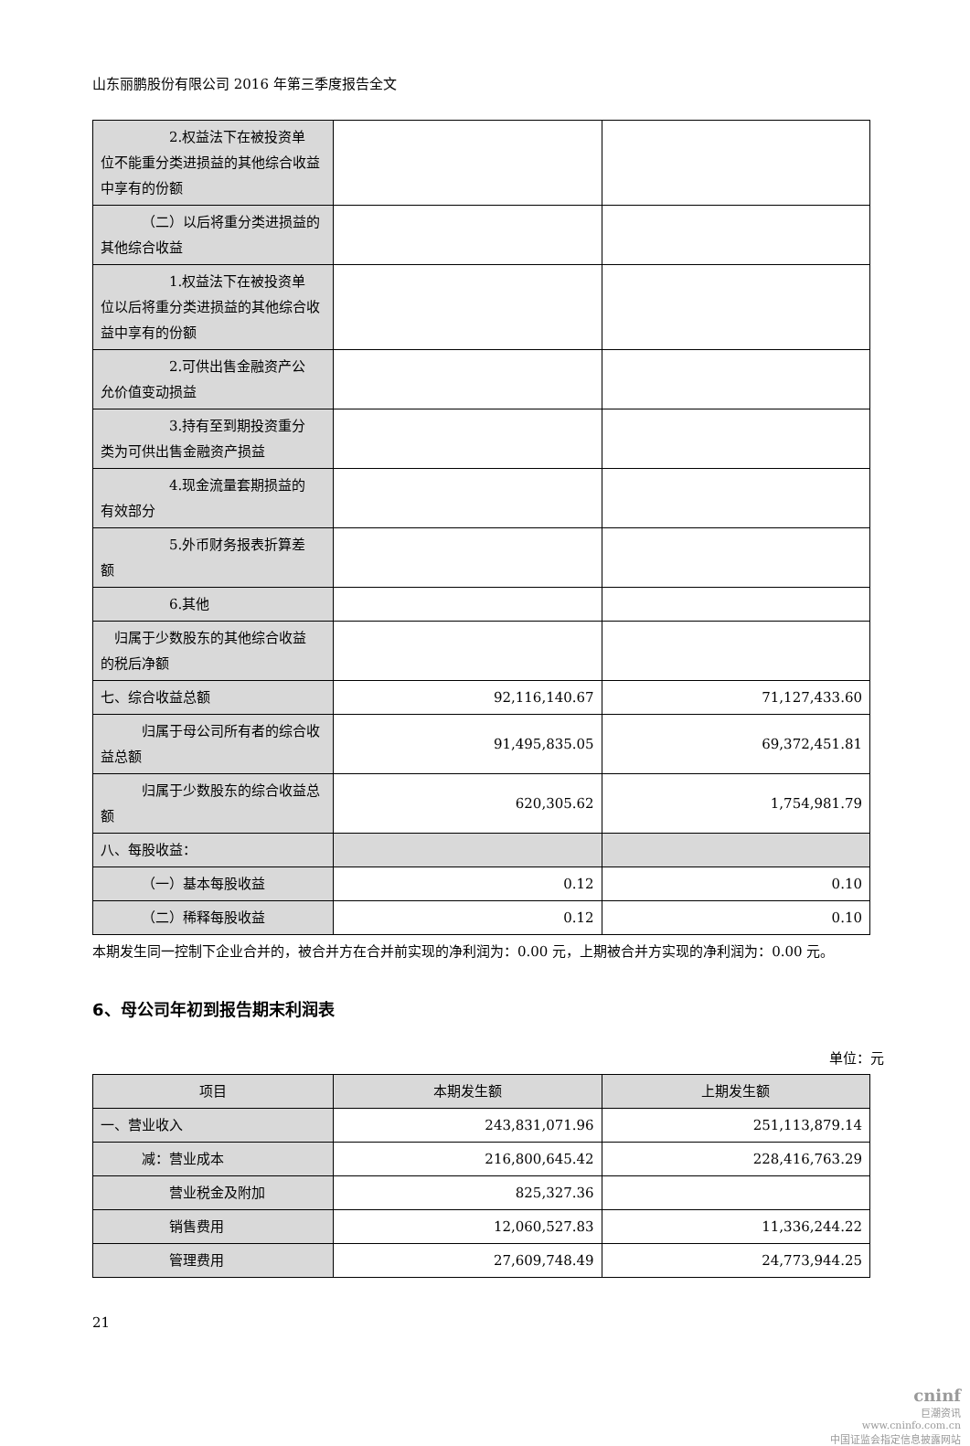山东丽鹏股份有限公司 2016 年第三季度报告全文
| 2.权益法下在被投资单 位不能重分类进损益的其他综合收益中享有的份额 | | |
| （二）以后将重分类进损益的 其他综合收益 | | |
| 1.权益法下在被投资单 位以后将重分类进损益的其他综合收益中享有的份额 | | |
| 2.可供出售金融资产公 允价值变动损益 | | |
| 3.持有至到期投资重分 类为可供出售金融资产损益 | | |
| 4.现金流量套期损益的 有效部分 | | |
| 5.外币财务报表折算差 额 | | |
| 6.其他 | | |
| 归属于少数股东的其他综合收益 的税后净额 | | |
| 七、综合收益总额 | 92,116,140.67 | 71,127,433.60 |
| 归属于母公司所有者的综合收 益总额 | 91,495,835.05 | 69,372,451.81 |
| 归属于少数股东的综合收益总 额 | 620,305.62 | 1,754,981.79 |
| 八、每股收益： | | |
| （一）基本每股收益 | 0.12 | 0.10 |
| （二）稀释每股收益 | 0.12 | 0.10 |
本期发生同一控制下企业合并的，被合并方在合并前实现的净利润为：0.00 元，上期被合并方实现的净利润为：0.00 元。
6、母公司年初到报告期末利润表
单位：元
| 项目 | 本期发生额 | 上期发生额 |
| --- | --- | --- |
| 一、营业收入 | 243,831,071.96 | 251,113,879.14 |
| 减：营业成本 | 216,800,645.42 | 228,416,763.29 |
| 营业税金及附加 | 825,327.36 | |
| 销售费用 | 12,060,527.83 | 11,336,244.22 |
| 管理费用 | 27,609,748.49 | 24,773,944.25 |
21
cninf
巨潮资讯
www.cninfo.com.cn
中国证监会指定信息披露网站